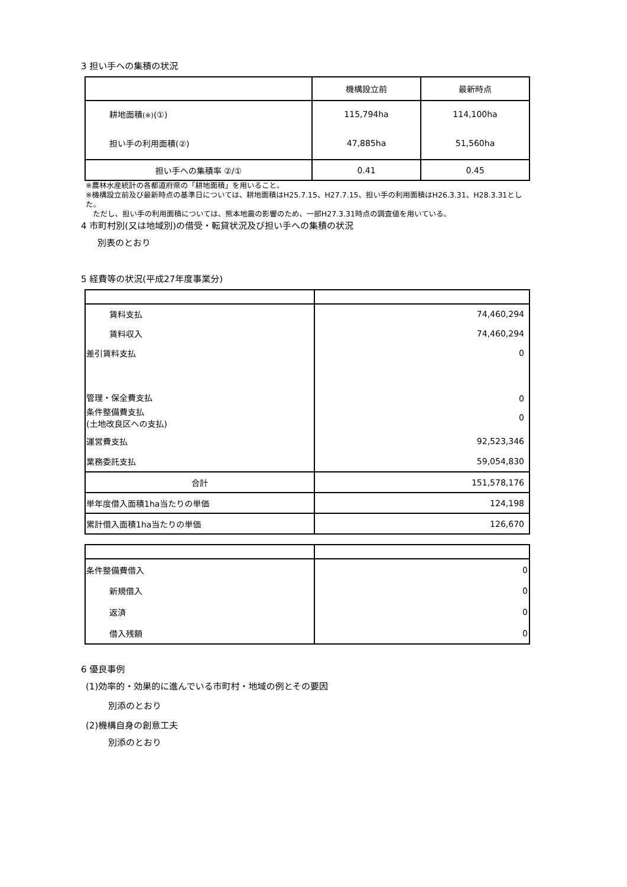3 担い手への集積の状況
| | 機構設立前 | 最新時点 |
| --- | --- | --- |
| 耕地面積 (※) (①) | 115,794ha | 114,100ha |
| 担い手の利用面積(②) | 47,885ha | 51,560ha |
| 担い手への集積率 ②/① | 0.41 | 0.45 |
※農林水産統計の各都道府県の「耕地面積」を用いること。
※機構設立前及び最新時点の基準日については、耕地面積はH25.7.15、H27.7.15、担い手の利用面積はH26.3.31、H28.3.31とした。
ただし、担い手の利用面積については、熊本地震の影響のため、一部H27.3.31時点の調査値を用いている。
4 市町村別(又は地域別)の借受・転貸状況及び担い手への集積の状況
別表のとおり
5 経費等の状況(平成27年度事業分)
| 賃料支払 | 74,460,294 |
| 賃料収入 | 74,460,294 |
| 差引賃料支払 | 0 |
| 管理・保全費支払 | 0 |
| 条件整備費支払 (土地改良区への支払) | 0 |
| 運営費支払 | 92,523,346 |
| 業務委託支払 | 59,054,830 |
| 合計 | 151,578,176 |
| 単年度借入面積1ha当たりの単価 | 124,198 |
| 累計借入面積1ha当たりの単価 | 126,670 |
| 条件整備費借入 | 0 |
| 新規借入 | 0 |
| 返済 | 0 |
| 借入残額 | 0 |
6 優良事例
(1)効率的・効果的に進んでいる市町村・地域の例とその要因
別添のとおり
(2)機構自身の創意工夫
別添のとおり